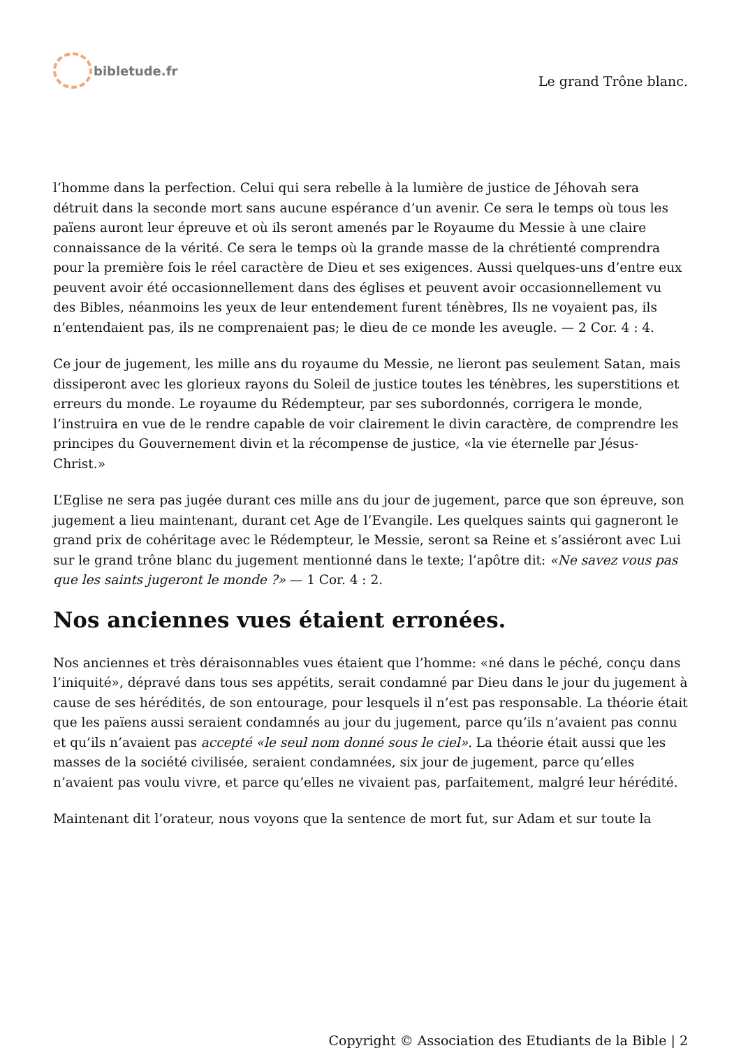bibletude.fr
Le grand Trône blanc.
l’homme dans la perfection. Celui qui sera rebelle à la lumière de justice de Jéhovah sera détruit dans la seconde mort sans aucune espérance d’un avenir. Ce sera le temps où tous les païens auront leur épreuve et où ils seront amenés par le Royaume du Messie à une claire connaissance de la vérité. Ce sera le temps où la grande masse de la chrétienté comprendra pour la première fois le réel caractère de Dieu et ses exigences. Aussi quelques-uns d’entre eux peuvent avoir été occasionnellement dans des églises et peuvent avoir occasionnellement vu des Bibles, néanmoins les yeux de leur entendement furent ténèbres, Ils ne voyaient pas, ils n’entendaient pas, ils ne comprenaient pas; le dieu de ce monde les aveugle. — 2 Cor. 4 : 4.
Ce jour de jugement, les mille ans du royaume du Messie, ne lieront pas seulement Satan, mais dissiperont avec les glorieux rayons du Soleil de justice toutes les ténèbres, les superstitions et erreurs du monde. Le royaume du Rédempteur, par ses subordonnés, corrigera le monde, l’instruira en vue de le rendre capable de voir clairement le divin caractère, de comprendre les principes du Gouvernement divin et la récompense de justice, «la vie éternelle par Jésus-Christ.»
L’Eglise ne sera pas jugée durant ces mille ans du jour de jugement, parce que son épreuve, son jugement a lieu maintenant, durant cet Age de l’Evangile. Les quelques saints qui gagneront le grand prix de cohéritage avec le Rédempteur, le Messie, seront sa Reine et s’assiéront avec Lui sur le grand trône blanc du jugement mentionné dans le texte; l’apôtre dit: «Ne savez vous pas que les saints jugeront le monde ?» — 1 Cor. 4 : 2.
Nos anciennes vues étaient erronées.
Nos anciennes et très déraisonnables vues étaient que l’homme: «né dans le péché, conçu dans l’iniquité», dépravé dans tous ses appétits, serait condamné par Dieu dans le jour du jugement à cause de ses hérédités, de son entourage, pour lesquels il n’est pas responsable. La théorie était que les païens aussi seraient condamnés au jour du jugement, parce qu’ils n’avaient pas connu et qu’ils n’avaient pas accepté «le seul nom donné sous le ciel». La théorie était aussi que les masses de la société civilisée, seraient condamnées, six jour de jugement, parce qu’elles n’avaient pas voulu vivre, et parce qu’elles ne vivaient pas, parfaitement, malgré leur hérédité.
Maintenant dit l’orateur, nous voyons que la sentence de mort fut, sur Adam et sur toute la
Copyright © Association des Etudiants de la Bible | 2